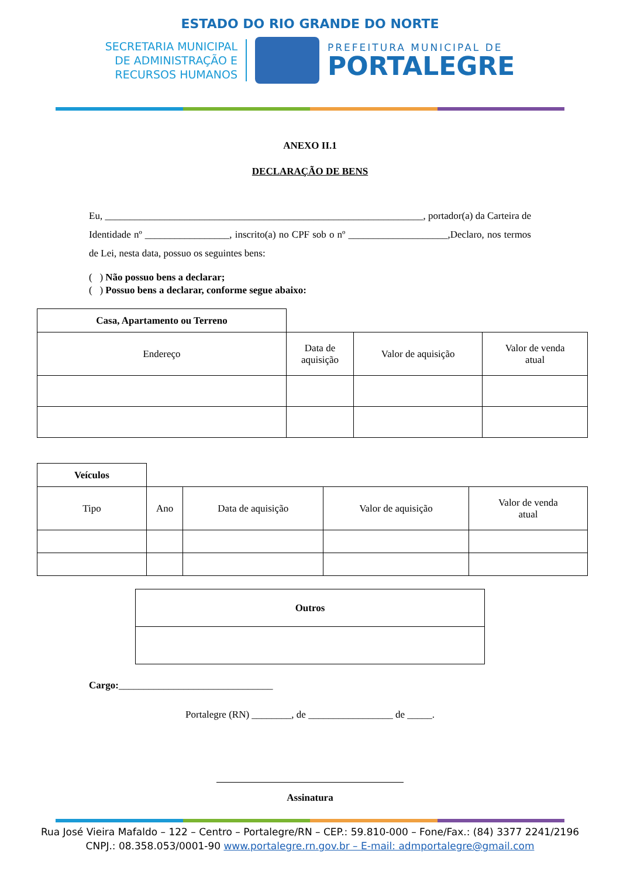ESTADO DO RIO GRANDE DO NORTE
SECRETARIA MUNICIPAL
DE ADMINISTRAÇÃO E
RECURSOS HUMANOS
PREFEITURA MUNICIPAL DE
PORTALEGRE
ANEXO II.1
DECLARAÇÃO DE BENS
Eu, ________________________________________________________________, portador(a) da Carteira de Identidade nº _________________, inscrito(a) no CPF sob o nº ____________________,Declaro, nos termos de Lei, nesta data, possuo os seguintes bens:
( ) Não possuo bens a declarar;
( ) Possuo bens a declarar, conforme segue abaixo:
| Casa, Apartamento ou Terreno | | | |
| Endereço | Data de aquisição | Valor de aquisição | Valor de venda atual |
| Veículos | | | | |
| Tipo | Ano | Data de aquisição | Valor de aquisição | Valor de venda atual |
| Outros |
| --- |
Cargo:_______________________________
Portalegre (RN) ________, de _________________ de _____.
Assinatura
Rua José Vieira Mafaldo – 122 – Centro – Portalegre/RN – CEP.: 59.810-000 – Fone/Fax.: (84) 3377 2241/2196
CNPJ.: 08.358.053/0001-90 www.portalegre.rn.gov.br – E-mail: admportalegre@gmail.com